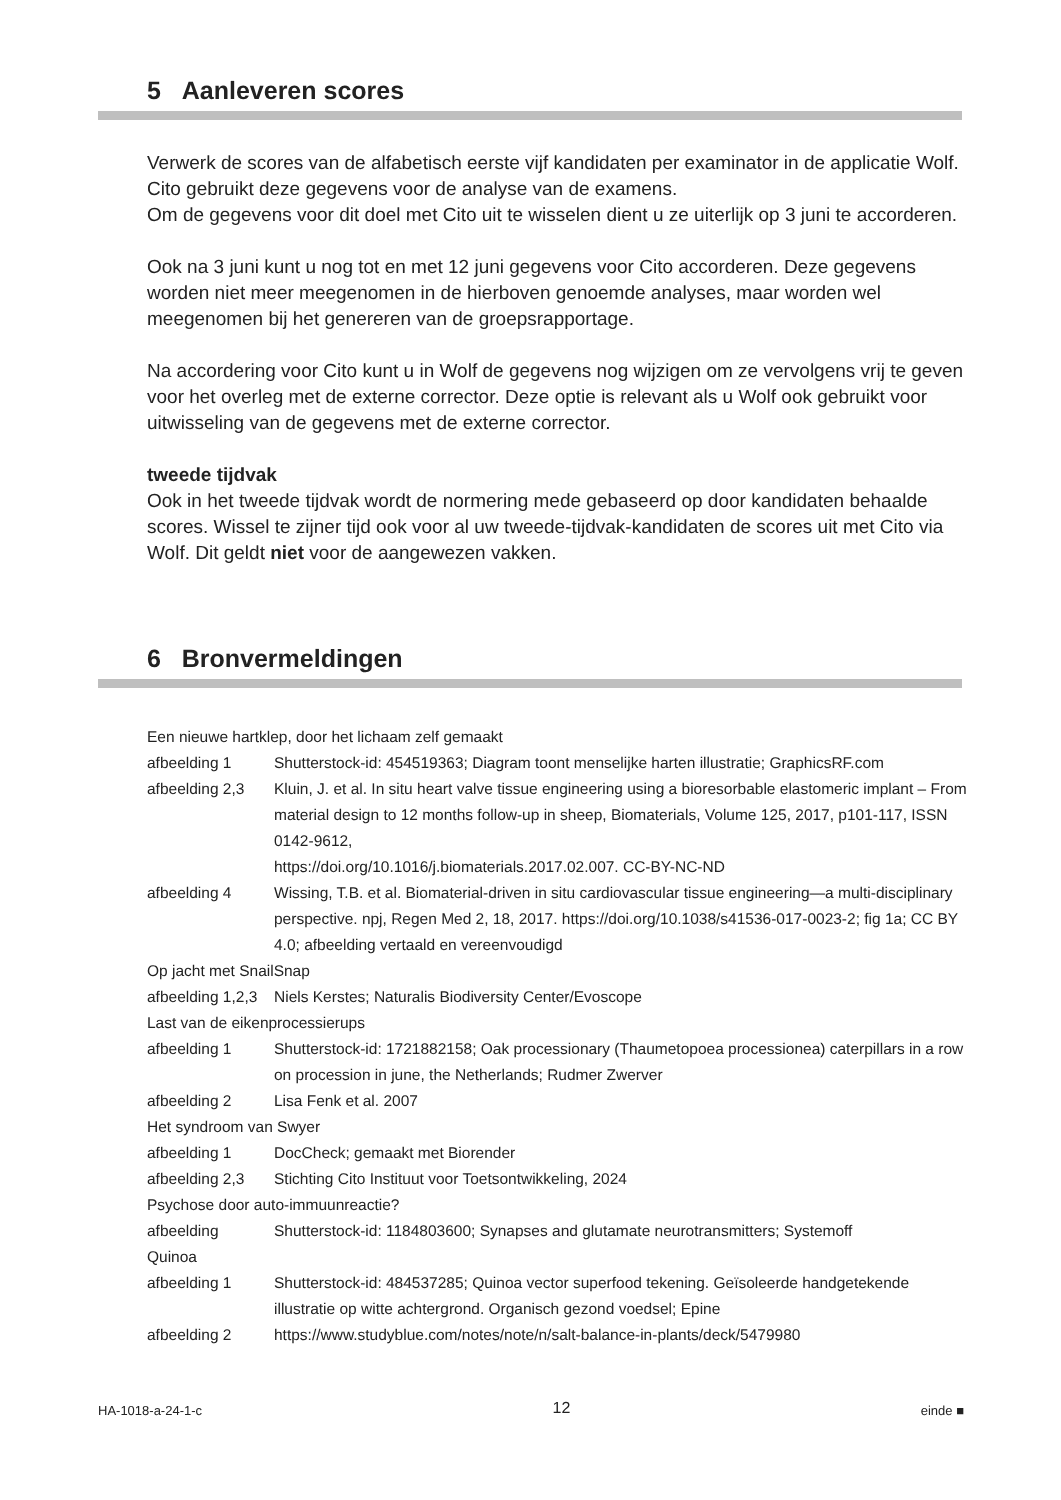5 Aanleveren scores
Verwerk de scores van de alfabetisch eerste vijf kandidaten per examinator in de applicatie Wolf. Cito gebruikt deze gegevens voor de analyse van de examens.
Om de gegevens voor dit doel met Cito uit te wisselen dient u ze uiterlijk op 3 juni te accorderen.
Ook na 3 juni kunt u nog tot en met 12 juni gegevens voor Cito accorderen. Deze gegevens worden niet meer meegenomen in de hierboven genoemde analyses, maar worden wel meegenomen bij het genereren van de groepsrapportage.
Na accordering voor Cito kunt u in Wolf de gegevens nog wijzigen om ze vervolgens vrij te geven voor het overleg met de externe corrector. Deze optie is relevant als u Wolf ook gebruikt voor uitwisseling van de gegevens met de externe corrector.
tweede tijdvak
Ook in het tweede tijdvak wordt de normering mede gebaseerd op door kandidaten behaalde scores. Wissel te zijner tijd ook voor al uw tweede-tijdvak-kandidaten de scores uit met Cito via Wolf. Dit geldt niet voor de aangewezen vakken.
6 Bronvermeldingen
Een nieuwe hartklep, door het lichaam zelf gemaakt
afbeelding 1 Shutterstock-id: 454519363; Diagram toont menselijke harten illustratie; GraphicsRF.com
afbeelding 2,3 Kluin, J. et al. In situ heart valve tissue engineering using a bioresorbable elastomeric implant – From material design to 12 months follow-up in sheep, Biomaterials, Volume 125, 2017, p101-117, ISSN 0142-9612,
https://doi.org/10.1016/j.biomaterials.2017.02.007. CC-BY-NC-ND
afbeelding 4 Wissing, T.B. et al. Biomaterial-driven in situ cardiovascular tissue engineering—a multi-disciplinary perspective. npj, Regen Med 2, 18, 2017. https://doi.org/10.1038/s41536-017-0023-2; fig 1a; CC BY 4.0; afbeelding vertaald en vereenvoudigd
Op jacht met SnailSnap
afbeelding 1,2,3 Niels Kerstes; Naturalis Biodiversity Center/Evoscope
Last van de eikenprocessierups
afbeelding 1 Shutterstock-id: 1721882158; Oak processionary (Thaumetopoea processionea) caterpillars in a row on procession in june, the Netherlands; Rudmer Zwerver
afbeelding 2 Lisa Fenk et al. 2007
Het syndroom van Swyer
afbeelding 1 DocCheck; gemaakt met Biorender
afbeelding 2,3 Stichting Cito Instituut voor Toetsontwikkeling, 2024
Psychose door auto-immuunreactie?
afbeelding Shutterstock-id: 1184803600; Synapses and glutamate neurotransmitters; Systemoff
Quinoa
afbeelding 1 Shutterstock-id: 484537285; Quinoa vector superfood tekening. Geïsoleerde handgetekende illustratie op witte achtergrond. Organisch gezond voedsel; Epine
afbeelding 2 https://www.studyblue.com/notes/note/n/salt-balance-in-plants/deck/5479980
HA-1018-a-24-1-c 12 einde ■